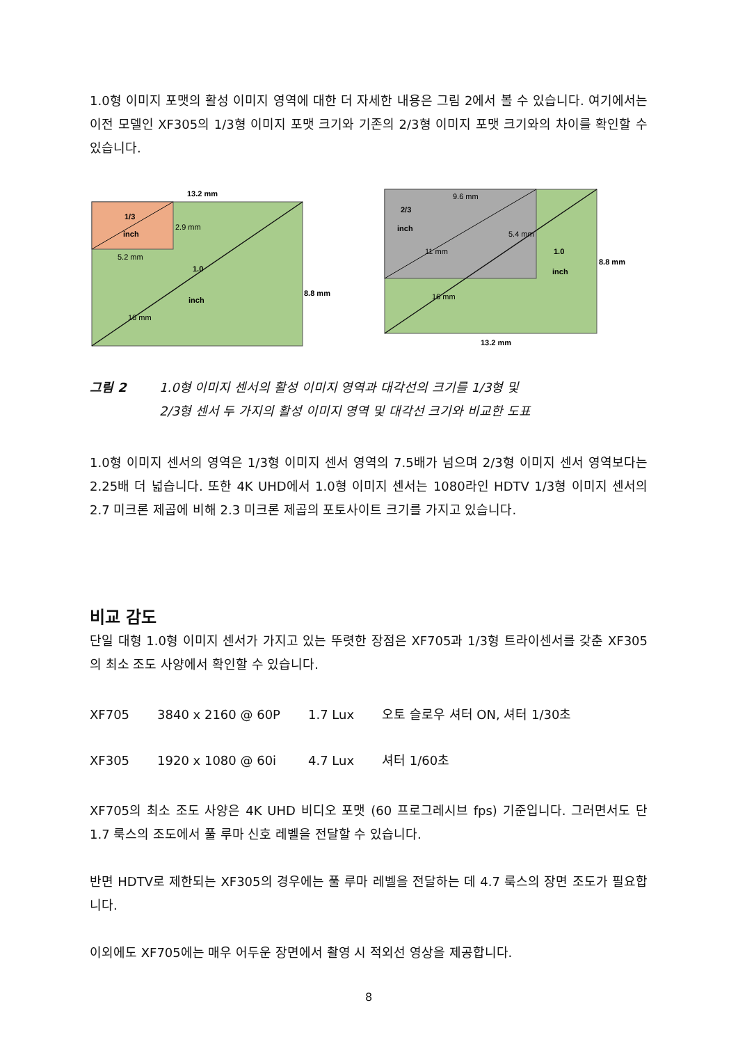1.0형 이미지 포맷의 활성 이미지 영역에 대한 더 자세한 내용은 그림 2에서 볼 수 있습니다. 여기에서는 이전 모델인 XF305의 1/3형 이미지 포맷 크기와 기존의 2/3형 이미지 포맷 크기와의 차이를 확인할 수 있습니다.
13.2 mm
1/3
inch
2.9 mm
5.2 mm
1.0
inch
8.8 mm
16 mm
9.6 mm
2/3
inch
5.4 mm
11 mm
1.0
inch
8.8 mm
16 mm
13.2 mm
그림 2 1.0형 이미지 센서의 활성 이미지 영역과 대각선의 크기를 1/3형 및
2/3형 센서 두 가지의 활성 이미지 영역 및 대각선 크기와 비교한 도표
1.0형 이미지 센서의 영역은 1/3형 이미지 센서 영역의 7.5배가 넘으며 2/3형 이미지 센서 영역보다는 2.25배 더 넓습니다. 또한 4K UHD에서 1.0형 이미지 센서는 1080라인 HDTV 1/3형 이미지 센서의 2.7 미크론 제곱에 비해 2.3 미크론 제곱의 포토사이트 크기를 가지고 있습니다.
비교 감도
단일 대형 1.0형 이미지 센서가 가지고 있는 뚜렷한 장점은 XF705과 1/3형 트라이센서를 갖춘 XF305의 최소 조도 사양에서 확인할 수 있습니다.
| XF705 | 3840 x 2160 @ 60P | 1.7 Lux | 오토 슬로우 셔터 ON, 셔터 1/30초 |
| XF305 | 1920 x 1080 @ 60i | 4.7 Lux | 셔터 1/60초 |
XF705의 최소 조도 사양은 4K UHD 비디오 포맷 (60 프로그레시브 fps) 기준입니다. 그러면서도 단 1.7 룩스의 조도에서 풀 루마 신호 레벨을 전달할 수 있습니다.
반면 HDTV로 제한되는 XF305의 경우에는 풀 루마 레벨을 전달하는 데 4.7 룩스의 장면 조도가 필요합니다.
이외에도 XF705에는 매우 어두운 장면에서 촬영 시 적외선 영상을 제공합니다.
8